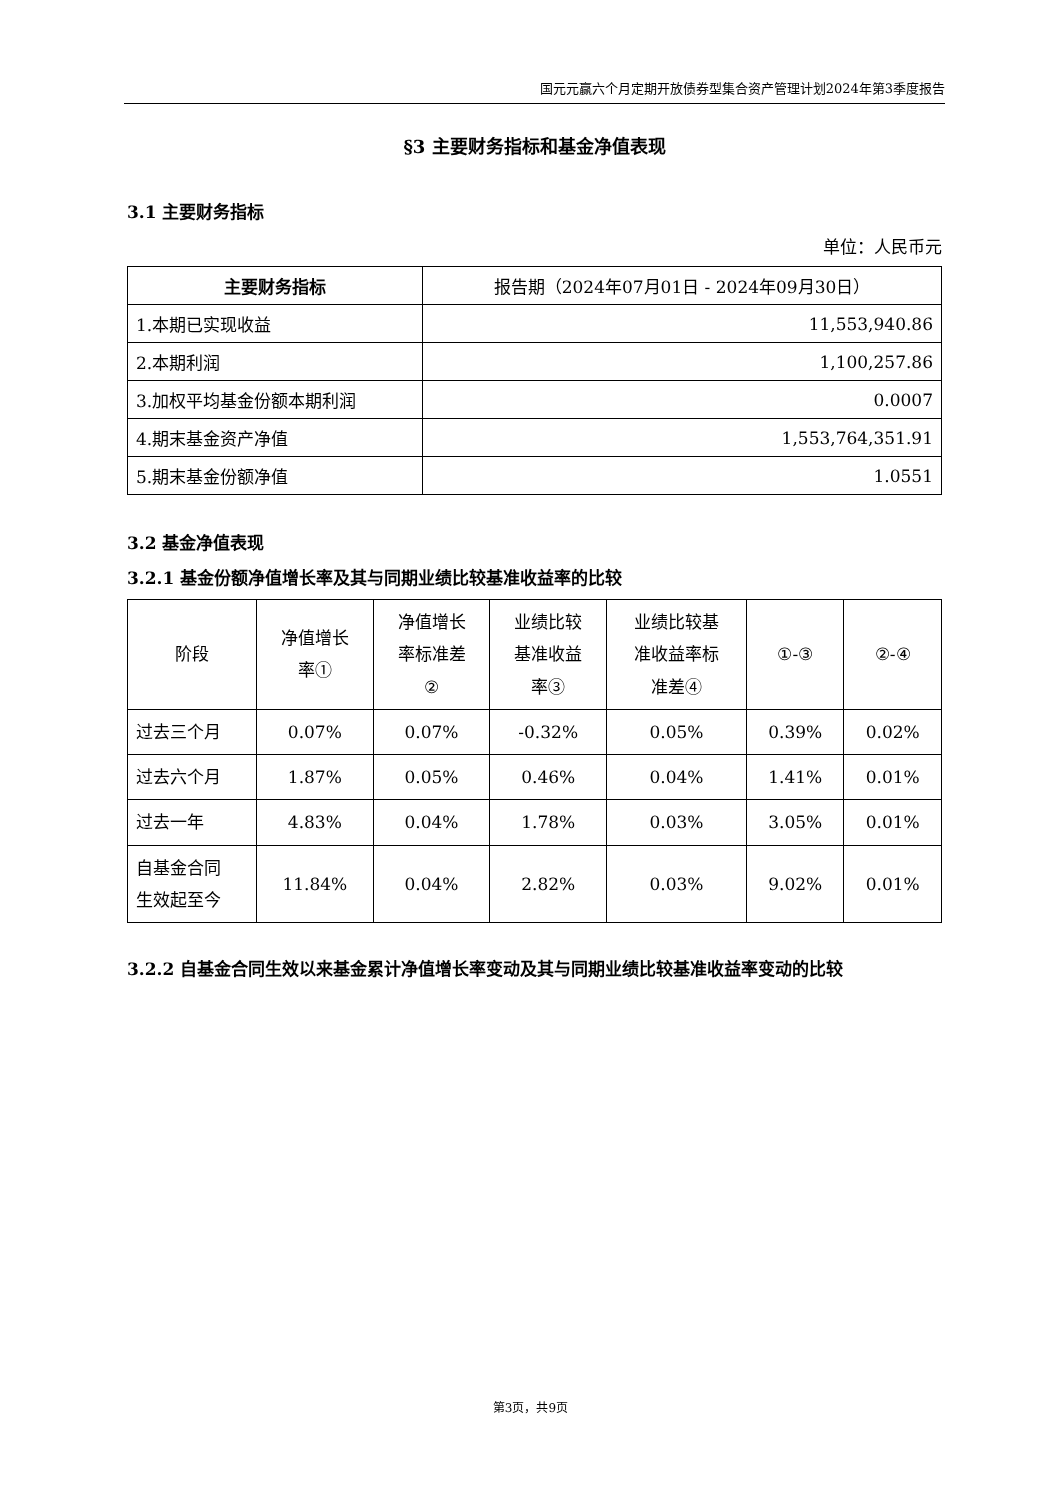国元元赢六个月定期开放债券型集合资产管理计划2024年第3季度报告
§3 主要财务指标和基金净值表现
3.1 主要财务指标
单位：人民币元
| 主要财务指标 | 报告期（2024年07月01日 - 2024年09月30日） |
| --- | --- |
| 1.本期已实现收益 | 11,553,940.86 |
| 2.本期利润 | 1,100,257.86 |
| 3.加权平均基金份额本期利润 | 0.0007 |
| 4.期末基金资产净值 | 1,553,764,351.91 |
| 5.期末基金份额净值 | 1.0551 |
3.2 基金净值表现
3.2.1 基金份额净值增长率及其与同期业绩比较基准收益率的比较
| 阶段 | 净值增长 率① | 净值增长 率标准差 ② | 业绩比较 基准收益 率③ | 业绩比较基 准收益率标 准差④ | ①-③ | ②-④ |
| 过去三个月 | 0.07% | 0.07% | -0.32% | 0.05% | 0.39% | 0.02% |
| 过去六个月 | 1.87% | 0.05% | 0.46% | 0.04% | 1.41% | 0.01% |
| 过去一年 | 4.83% | 0.04% | 1.78% | 0.03% | 3.05% | 0.01% |
| 自基金合同 生效起至今 | 11.84% | 0.04% | 2.82% | 0.03% | 9.02% | 0.01% |
3.2.2 自基金合同生效以来基金累计净值增长率变动及其与同期业绩比较基准收益率变动的比较
第3页，共9页